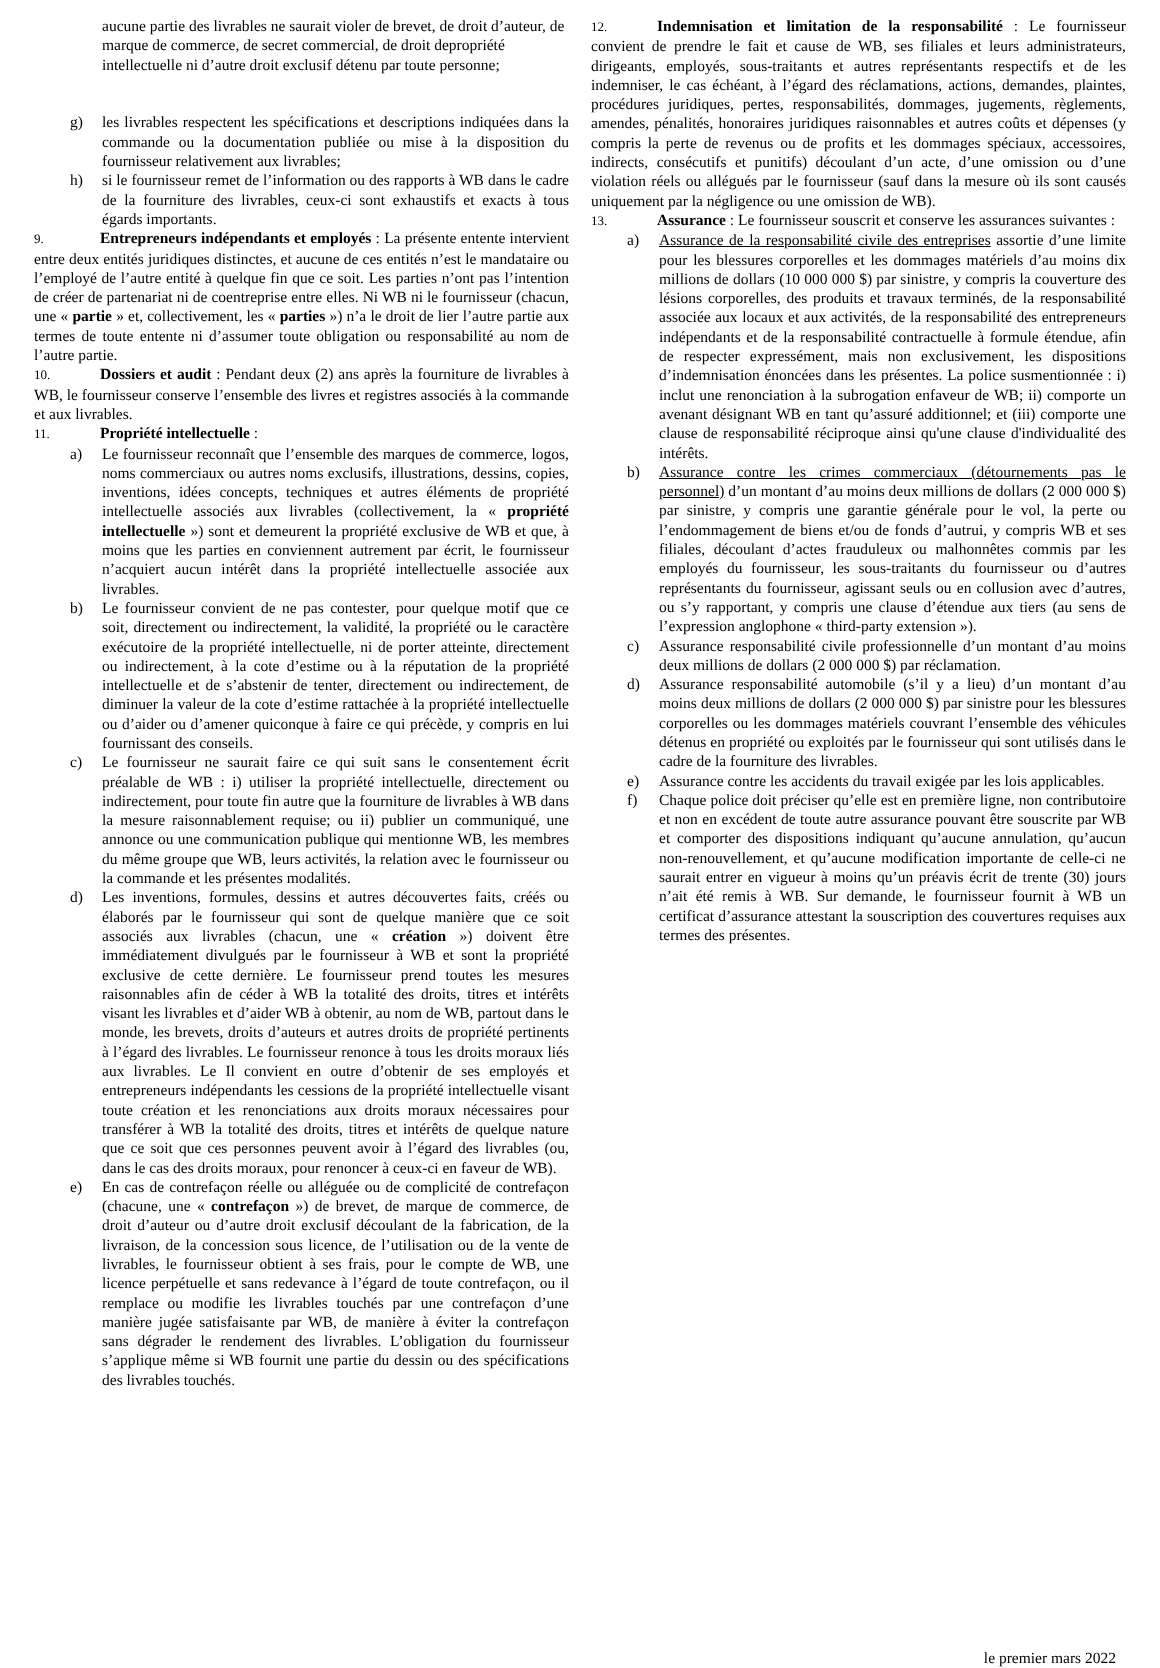aucune partie des livrables ne saurait violer de brevet, de droit d’auteur, de marque de commerce, de secret commercial, de droit depropriété intellectuelle ni d’autre droit exclusif détenu par toute personne;
g) les livrables respectent les spécifications et descriptions indiquées dans la commande ou la documentation publiée ou mise à la disposition du fournisseur relativement aux livrables;
h) si le fournisseur remet de l’information ou des rapports à WB dans le cadre de la fourniture des livrables, ceux-ci sont exhaustifs et exacts à tous égards importants.
9. Entrepreneurs indépendants et employés : La présente entente intervient entre deux entités juridiques distinctes, et aucune de ces entités n’est le mandataire ou l’employé de l’autre entité à quelque fin que ce soit. Les parties n’ont pas l’intention de créer de partenariat ni de coentreprise entre elles. Ni WB ni le fournisseur (chacun, une « partie » et, collectivement, les « parties ») n’a le droit de lier l’autre partie aux termes de toute entente ni d’assumer toute obligation ou responsabilité au nom de l’autre partie.
10. Dossiers et audit : Pendant deux (2) ans après la fourniture de livrables à WB, le fournisseur conserve l’ensemble des livres et registres associés à la commande et aux livrables.
11. Propriété intellectuelle :
a) Le fournisseur reconnaît que l’ensemble des marques de commerce, logos, noms commerciaux ou autres noms exclusifs, illustrations, dessins, copies, inventions, idées concepts, techniques et autres éléments de propriété intellectuelle associés aux livrables (collectivement, la « propriété intellectuelle ») sont et demeurent la propriété exclusive de WB et que, à moins que les parties en conviennent autrement par écrit, le fournisseur n’acquiert aucun intérêt dans la propriété intellectuelle associée aux livrables.
b) Le fournisseur convient de ne pas contester, pour quelque motif que ce soit, directement ou indirectement, la validité, la propriété ou le caractère exécutoire de la propriété intellectuelle, ni de porter atteinte, directement ou indirectement, à la cote d’estime ou à la réputation de la propriété intellectuelle et de s’abstenir de tenter, directement ou indirectement, de diminuer la valeur de la cote d’estime rattachée à la propriété intellectuelle ou d’aider ou d’amener quiconque à faire ce qui précède, y compris en lui fournissant des conseils.
c) Le fournisseur ne saurait faire ce qui suit sans le consentement écrit préalable de WB : i) utiliser la propriété intellectuelle, directement ou indirectement, pour toute fin autre que la fourniture de livrables à WB dans la mesure raisonnablement requise; ou ii) publier un communiqué, une annonce ou une communication publique qui mentionne WB, les membres du même groupe que WB, leurs activités, la relation avec le fournisseur ou la commande et les présentes modalités.
d) Les inventions, formules, dessins et autres découvertes faits, créés ou élaborés par le fournisseur qui sont de quelque manière que ce soit associés aux livrables (chacun, une « création ») doivent être immédiatement divulgués par le fournisseur à WB et sont la propriété exclusive de cette dernière. Le fournisseur prend toutes les mesures raisonnables afin de céder à WB la totalité des droits, titres et intérêts visant les livrables et d’aider WB à obtenir, au nom de WB, partout dans le monde, les brevets, droits d’auteurs et autres droits de propriété pertinents à l’égard des livrables. Le fournisseur renonce à tous les droits moraux liés aux livrables. Le Il convient en outre d’obtenir de ses employés et entrepreneurs indépendants les cessions de la propriété intellectuelle visant toute création et les renonciations aux droits moraux nécessaires pour transférer à WB la totalité des droits, titres et intérêts de quelque nature que ce soit que ces personnes peuvent avoir à l’égard des livrables (ou, dans le cas des droits moraux, pour renoncer à ceux-ci en faveur de WB).
e) En cas de contrefaçon réelle ou alléguée ou de complicité de contrefaçon (chacune, une « contrefaçon ») de brevet, de marque de commerce, de droit d’auteur ou d’autre droit exclusif découlant de la fabrication, de la livraison, de la concession sous licence, de l’utilisation ou de la vente de livrables, le fournisseur obtient à ses frais, pour le compte de WB, une licence perpétuelle et sans redevance à l’égard de toute contrefaçon, ou il remplace ou modifie les livrables touchés par une contrefaçon d’une manière jugée satisfaisante par WB, de manière à éviter la contrefaçon sans dégrader le rendement des livrables. L’obligation du fournisseur s’applique même si WB fournit une partie du dessin ou des spécifications des livrables touchés.
12. Indemnisation et limitation de la responsabilité : Le fournisseur convient de prendre le fait et cause de WB, ses filiales et leurs administrateurs, dirigeants, employés, sous-traitants et autres représentants respectifs et de les indemniser, le cas échéant, à l’égard des réclamations, actions, demandes, plaintes, procédures juridiques, pertes, responsabilités, dommages, jugements, règlements, amendes, pénalités, honoraires juridiques raisonnables et autres coûts et dépenses (y compris la perte de revenus ou de profits et les dommages spéciaux, accessoires, indirects, consécutifs et punitifs) découlant d’un acte, d’une omission ou d’une violation réels ou allégués par le fournisseur (sauf dans la mesure où ils sont causés uniquement par la négligence ou une omission de WB).
13. Assurance : Le fournisseur souscrit et conserve les assurances suivantes :
a) Assurance de la responsabilité civile des entreprises assortie d’une limite pour les blessures corporelles et les dommages matériels d’au moins dix millions de dollars (10 000 000 $) par sinistre, y compris la couverture des lésions corporelles, des produits et travaux terminés, de la responsabilité associée aux locaux et aux activités, de la responsabilité des entrepreneurs indépendants et de la responsabilité contractuelle à formule étendue, afin de respecter expressément, mais non exclusivement, les dispositions d’indemnisation énoncées dans les présentes. La police susmentionnée : i) inclut une renonciation à la subrogation enfaveur de WB; ii) comporte un avenant désignant WB en tant qu’assuré additionnel; et (iii) comporte une clause de responsabilité réciproque ainsi qu'une clause d'individualité des intérêts.
b) Assurance contre les crimes commerciaux (détournements pas le personnel) d’un montant d’au moins deux millions de dollars (2 000 000 $) par sinistre, y compris une garantie générale pour le vol, la perte ou l’endommagement de biens et/ou de fonds d’autrui, y compris WB et ses filiales, découlant d’actes frauduleux ou malhonnêtes commis par les employés du fournisseur, les sous-traitants du fournisseur ou d’autres représentants du fournisseur, agissant seuls ou en collusion avec d’autres, ou s’y rapportant, y compris une clause d’étendue aux tiers (au sens de l’expression anglophone « third-party extension »).
c) Assurance responsabilité civile professionnelle d’un montant d’au moins deux millions de dollars (2 000 000 $) par réclamation.
d) Assurance responsabilité automobile (s’il y a lieu) d’un montant d’au moins deux millions de dollars (2 000 000 $) par sinistre pour les blessures corporelles ou les dommages matériels couvrant l’ensemble des véhicules détenus en propriété ou exploités par le fournisseur qui sont utilisés dans le cadre de la fourniture des livrables.
e) Assurance contre les accidents du travail exigée par les lois applicables.
f) Chaque police doit préciser qu’elle est en première ligne, non contributoire et non en excédent de toute autre assurance pouvant être souscrite par WB et comporter des dispositions indiquant qu’aucune annulation, qu’aucun non-renouvellement, et qu’aucune modification importante de celle-ci ne saurait entrer en vigueur à moins qu’un préavis écrit de trente (30) jours n’ait été remis à WB. Sur demande, le fournisseur fournit à WB un certificat d’assurance attestant la souscription des couvertures requises aux termes des présentes.
le premier mars 2022